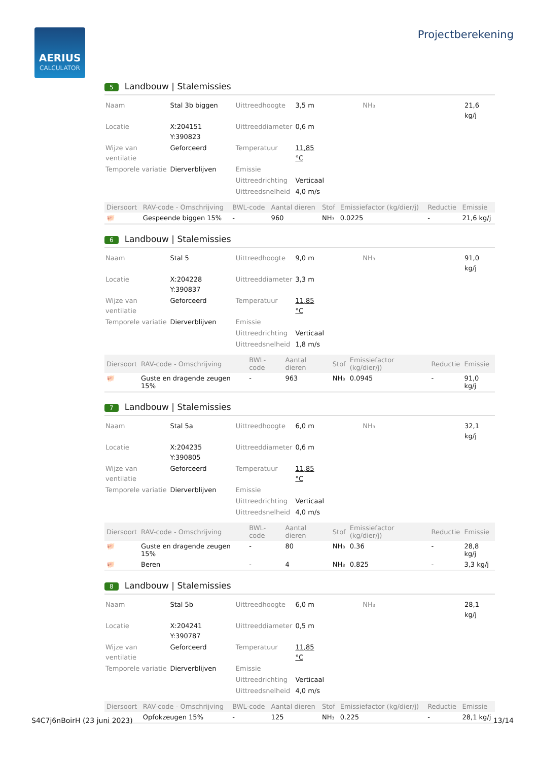AERIUS
CALCULATOR
Projectberekening
5 Landbouw | Stalemissies
| Naam | Stal 3b biggen | Uittreedhoogte | 3,5 m | NH₃ | 21,6 kg/j |
| Locatie | X:204151 Y:390823 | Uittreeddiameter | 0,6 m | | |
| Wijze van ventilatie | Geforceerd | Temperatuur | 11,85 °C | | |
| Temporele variatie | Dierverblijven | Emissie | | | |
| | | Uittreedrichting | Verticaal | | |
| | | Uittreedsnelheid | 4,0 m/s | | |
| Diersoort | RAV-code - Omschrijving | BWL-code | Aantal dieren | Stof | Emissiefactor (kg/dier/j) | Reductie | Emissie |
| --- | --- | --- | --- | --- | --- | --- | --- |
| 🐖 | Gespeende biggen 15% | - | 960 | NH₃ | 0.0225 | - | 21,6 kg/j |
6 Landbouw | Stalemissies
| Naam | Stal 5 | Uittreedhoogte | 9,0 m | NH₃ | 91,0 kg/j |
| Locatie | X:204228 Y:390837 | Uittreeddiameter | 3,3 m | | |
| Wijze van ventilatie | Geforceerd | Temperatuur | 11,85 °C | | |
| Temporele variatie | Dierverblijven | Emissie | | | |
| | | Uittreedrichting | Verticaal | | |
| | | Uittreedsnelheid | 1,8 m/s | | |
| Diersoort | RAV-code - Omschrijving | BWL-code | Aantal dieren | Stof | Emissiefactor (kg/dier/j) | Reductie | Emissie |
| --- | --- | --- | --- | --- | --- | --- | --- |
| 🐖 | Guste en dragende zeugen 15% | - | 963 | NH₃ | 0.0945 | - | 91,0 kg/j |
7 Landbouw | Stalemissies
| Naam | Stal 5a | Uittreedhoogte | 6,0 m | NH₃ | 32,1 kg/j |
| Locatie | X:204235 Y:390805 | Uittreeddiameter | 0,6 m | | |
| Wijze van ventilatie | Geforceerd | Temperatuur | 11,85 °C | | |
| Temporele variatie | Dierverblijven | Emissie | | | |
| | | Uittreedrichting | Verticaal | | |
| | | Uittreedsnelheid | 4,0 m/s | | |
| Diersoort | RAV-code - Omschrijving | BWL-code | Aantal dieren | Stof | Emissiefactor (kg/dier/j) | Reductie | Emissie |
| --- | --- | --- | --- | --- | --- | --- | --- |
| 🐖 | Guste en dragende zeugen 15% | - | 80 | NH₃ | 0.36 | - | 28,8 kg/j |
| 🐖 | Beren | - | 4 | NH₃ | 0.825 | - | 3,3 kg/j |
8 Landbouw | Stalemissies
| Naam | Stal 5b | Uittreedhoogte | 6,0 m | NH₃ | 28,1 kg/j |
| Locatie | X:204241 Y:390787 | Uittreeddiameter | 0,5 m | | |
| Wijze van ventilatie | Geforceerd | Temperatuur | 11,85 °C | | |
| Temporele variatie | Dierverblijven | Emissie | | | |
| | | Uittreedrichting | Verticaal | | |
| | | Uittreedsnelheid | 4,0 m/s | | |
| Diersoort | RAV-code - Omschrijving | BWL-code | Aantal dieren | Stof | Emissiefactor (kg/dier/j) | Reductie | Emissie |
| --- | --- | --- | --- | --- | --- | --- | --- |
| | Opfokzeugen 15% | - | 125 | NH₃ | 0.225 | - | 28,1 kg/j |
S4C7j6nBoirH (23 juni 2023) 13/14